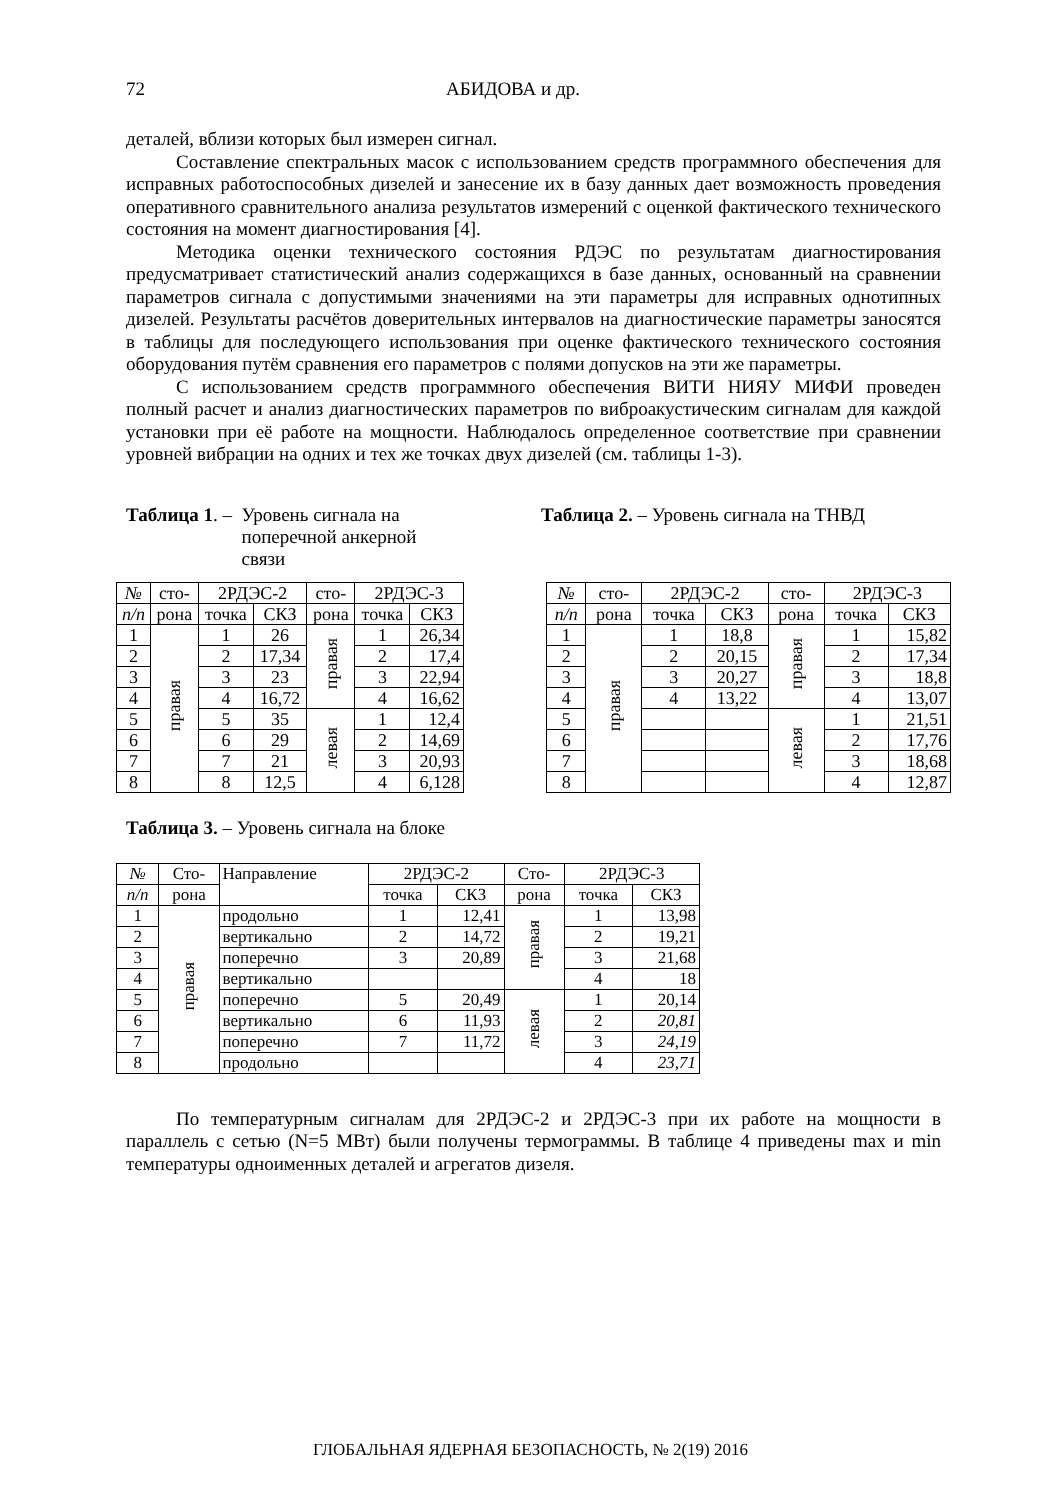72 АБИДОВА и др.
деталей, вблизи которых был измерен сигнал.
Составление спектральных масок с использованием средств программного обеспечения для исправных работоспособных дизелей и занесение их в базу данных дает возможность проведения оперативного сравнительного анализа результатов измерений с оценкой фактического технического состояния на момент диагностирования [4].
Методика оценки технического состояния РДЭС по результатам диагностирования предусматривает статистический анализ содержащихся в базе данных, основанный на сравнении параметров сигнала с допустимыми значениями на эти параметры для исправных однотипных дизелей. Результаты расчётов доверительных интервалов на диагностические параметры заносятся в таблицы для последующего использования при оценке фактического технического состояния оборудования путём сравнения его параметров с полями допусков на эти же параметры.
С использованием средств программного обеспечения ВИТИ НИЯУ МИФИ проведен полный расчет и анализ диагностических параметров по виброакустическим сигналам для каждой установки при её работе на мощности. Наблюдалось определенное соответствие при сравнении уровней вибрации на одних и тех же точках двух дизелей (см. таблицы 1-3).
Таблица 1. – Уровень сигнала на поперечной анкерной связи
Таблица 2. – Уровень сигнала на ТНВД
| № | сто- | 2РДЭС-2 | | сто- | 2РДЭС-3 | |
| п/п | рона | точка | СКЗ | рона | точка | СКЗ |
| 1 | правая | 1 | 26 | правая | 1 | 26,34 |
| 2 | | 2 | 17,34 | | 2 | 17,4 |
| 3 | | 3 | 23 | | 3 | 22,94 |
| 4 | | 4 | 16,72 | | 4 | 16,62 |
| 5 | | 5 | 35 | левая | 1 | 12,4 |
| 6 | | 6 | 29 | | 2 | 14,69 |
| 7 | | 7 | 21 | | 3 | 20,93 |
| 8 | | 8 | 12,5 | | 4 | 6,128 |
| № | сто- | 2РДЭС-2 | | сто- | 2РДЭС-3 | |
| п/п | рона | точка | СКЗ | рона | точка | СКЗ |
| 1 | правая | 1 | 18,8 | правая | 1 | 15,82 |
| 2 | | 2 | 20,15 | | 2 | 17,34 |
| 3 | | 3 | 20,27 | | 3 | 18,8 |
| 4 | | 4 | 13,22 | | 4 | 13,07 |
| 5 | | | | левая | 1 | 21,51 |
| 6 | | | | | 2 | 17,76 |
| 7 | | | | | 3 | 18,68 |
| 8 | | | | | 4 | 12,87 |
Таблица 3. – Уровень сигнала на блоке
| № | Сто- | Направление | 2РДЭС-2 | | Сто- | 2РДЭС-3 | |
| п/п | рона | | точка | СКЗ | рона | точка | СКЗ |
| 1 | правая | продольно | 1 | 12,41 | правая | 1 | 13,98 |
| 2 | | вертикально | 2 | 14,72 | | 2 | 19,21 |
| 3 | | поперечно | 3 | 20,89 | | 3 | 21,68 |
| 4 | | вертикально | | | | 4 | 18 |
| 5 | | поперечно | 5 | 20,49 | левая | 1 | 20,14 |
| 6 | | вертикально | 6 | 11,93 | | 2 | 20,81 |
| 7 | | поперечно | 7 | 11,72 | | 3 | 24,19 |
| 8 | | продольно | | | | 4 | 23,71 |
По температурным сигналам для 2РДЭС-2 и 2РДЭС-3 при их работе на мощности в параллель с сетью (N=5 МВт) были получены термограммы. В таблице 4 приведены max и min температуры одноименных деталей и агрегатов дизеля.
ГЛОБАЛЬНАЯ ЯДЕРНАЯ БЕЗОПАСНОСТЬ, № 2(19) 2016